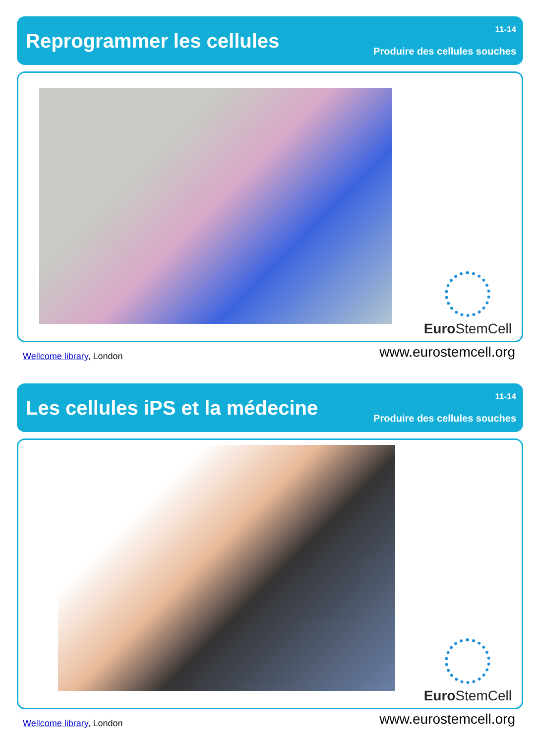Reprogrammer les cellules
11-14
Produire des cellules souches
Euro StemCell
Wellcome library, London
www.eurostemcell.org
Les cellules iPS et la médecine
11-14
Produire des cellules souches
Euro StemCell
Wellcome library, London
www.eurostemcell.org